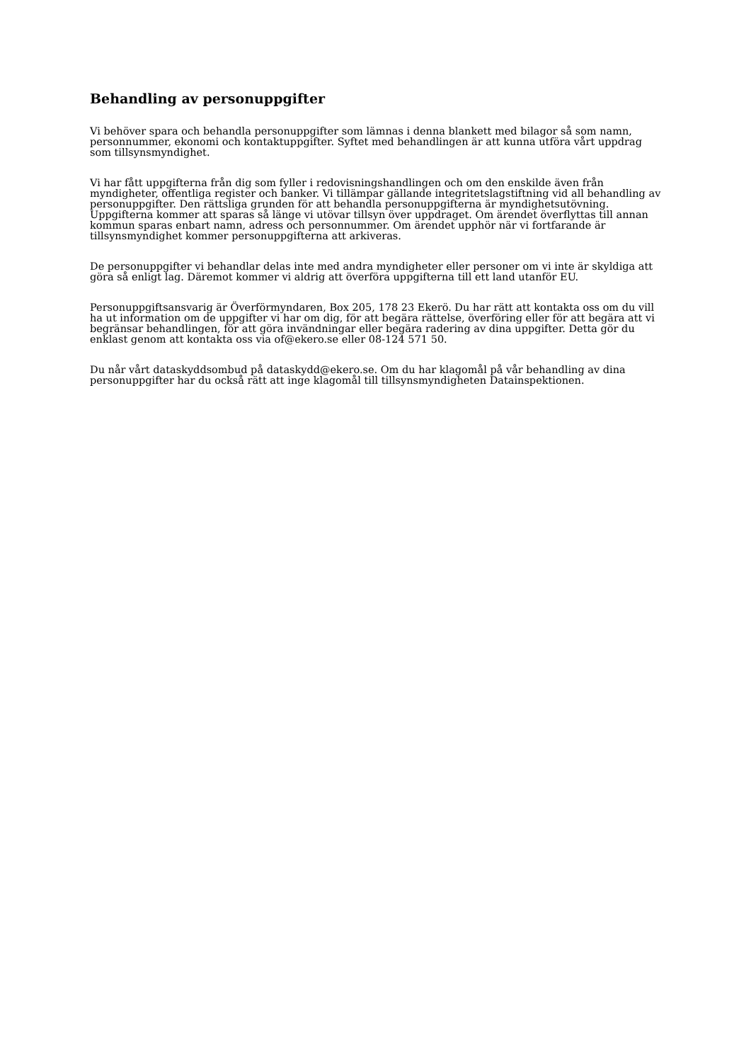Behandling av personuppgifter
Vi behöver spara och behandla personuppgifter som lämnas i denna blankett med bilagor så som namn, personnummer, ekonomi och kontaktuppgifter. Syftet med behandlingen är att kunna utföra vårt uppdrag som tillsynsmyndighet.
Vi har fått uppgifterna från dig som fyller i redovisningshandlingen och om den enskilde även från myndigheter, offentliga register och banker. Vi tillämpar gällande integritetslagstiftning vid all behandling av personuppgifter. Den rättsliga grunden för att behandla personuppgifterna är myndighetsutövning. Uppgifterna kommer att sparas så länge vi utövar tillsyn över uppdraget. Om ärendet överflyttas till annan kommun sparas enbart namn, adress och personnummer. Om ärendet upphör när vi fortfarande är tillsynsmyndighet kommer personuppgifterna att arkiveras.
De personuppgifter vi behandlar delas inte med andra myndigheter eller personer om vi inte är skyldiga att göra så enligt lag. Däremot kommer vi aldrig att överföra uppgifterna till ett land utanför EU.
Personuppgiftsansvarig är Överförmyndaren, Box 205, 178 23 Ekerö. Du har rätt att kontakta oss om du vill ha ut information om de uppgifter vi har om dig, för att begära rättelse, överföring eller för att begära att vi begränsar behandlingen, för att göra invändningar eller begära radering av dina uppgifter. Detta gör du enklast genom att kontakta oss via of@ekero.se eller 08-124 571 50.
Du når vårt dataskyddsombud på dataskydd@ekero.se. Om du har klagomål på vår behandling av dina personuppgifter har du också rätt att inge klagomål till tillsynsmyndigheten Datainspektionen.